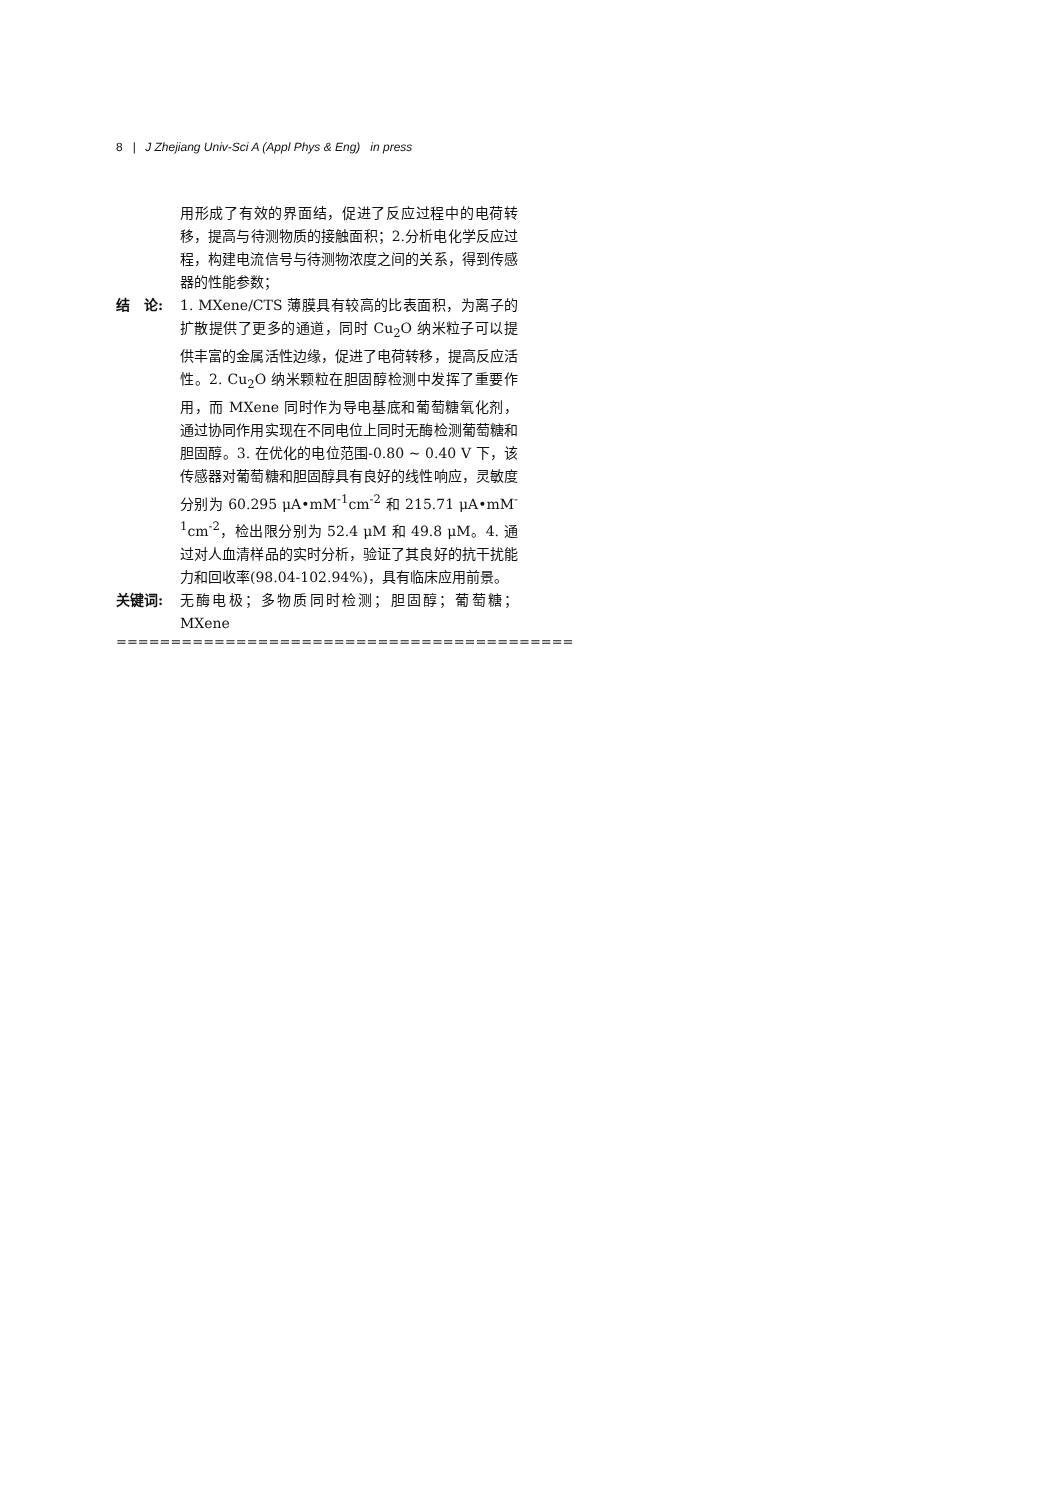8 | J Zhejiang Univ-Sci A (Appl Phys & Eng) in press
用形成了有效的界面结，促进了反应过程中的电荷转移，提高与待测物质的接触面积；2.分析电化学反应过程，构建电流信号与待测物浓度之间的关系，得到传感器的性能参数；
结　论: 1. MXene/CTS 薄膜具有较高的比表面积，为离子的扩散提供了更多的通道，同时 Cu<sub>2</sub>O 纳米粒子可以提供丰富的金属活性边缘，促进了电荷转移，提高反应活性。2. Cu<sub>2</sub>O 纳米颗粒在胆固醇检测中发挥了重要作用，而 MXene 同时作为导电基底和葡萄糖氧化剂，通过协同作用实现在不同电位上同时无酶检测葡萄糖和胆固醇。3. 在优化的电位范围-0.80 ~ 0.40 V 下，该传感器对葡萄糖和胆固醇具有良好的线性响应，灵敏度分别为 60.295 μA•mM<sup>-1</sup>cm<sup>-2</sup> 和 215.71 μA•mM<sup>-1</sup>cm<sup>-2</sup>，检出限分别为 52.4 μM 和 49.8 μM。4. 通过对人血清样品的实时分析，验证了其良好的抗干扰能力和回收率(98.04-102.94%)，具有临床应用前景。
关键词: 无酶电极；多物质同时检测；胆固醇；葡萄糖；MXene
==========================================